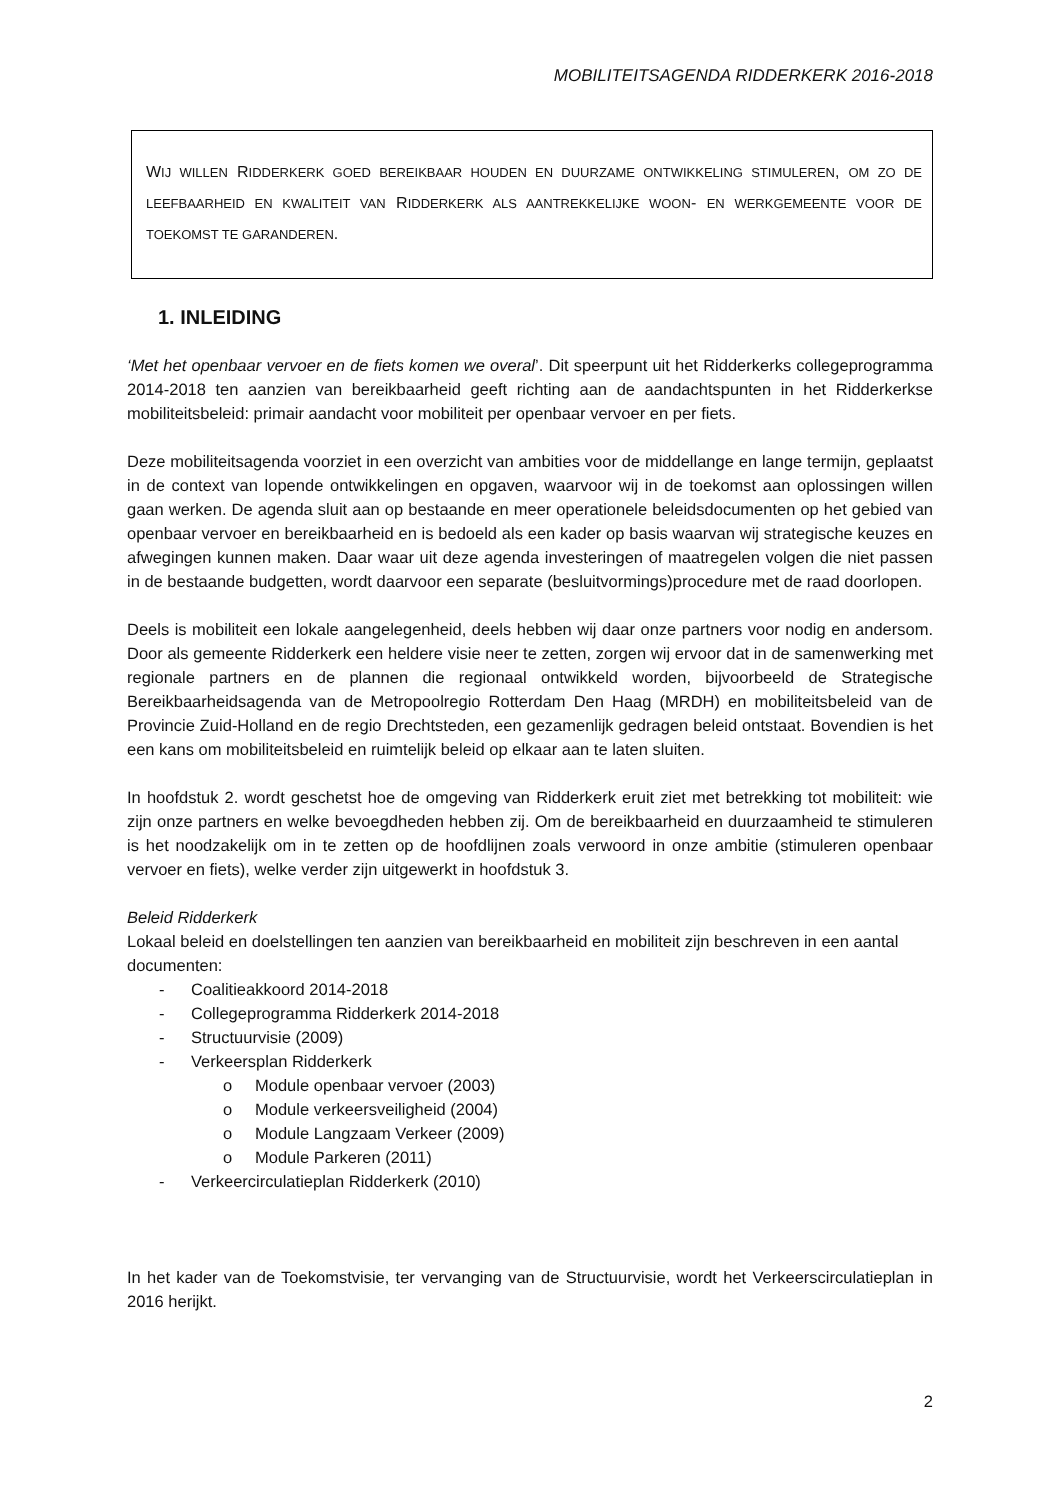MOBILITEITSAGENDA RIDDERKERK 2016-2018
WIJ WILLEN RIDDERKERK GOED BEREIKBAAR HOUDEN EN DUURZAME ONTWIKKELING STIMULEREN, OM ZO DE LEEFBAARHEID EN KWALITEIT VAN RIDDERKERK ALS AANTREKKELIJKE WOON- EN WERKGEMEENTE VOOR DE TOEKOMST TE GARANDEREN.
1. INLEIDING
‘Met het openbaar vervoer en de fiets komen we overal’. Dit speerpunt uit het Ridderkerks collegeprogramma 2014-2018 ten aanzien van bereikbaarheid geeft richting aan de aandachtspunten in het Ridderkerkse mobiliteitsbeleid: primair aandacht voor mobiliteit per openbaar vervoer en per fiets.
Deze mobiliteitsagenda voorziet in een overzicht van ambities voor de middellange en lange termijn, geplaatst in de context van lopende ontwikkelingen en opgaven, waarvoor wij in de toekomst aan oplossingen willen gaan werken. De agenda sluit aan op bestaande en meer operationele beleidsdocumenten op het gebied van openbaar vervoer en bereikbaarheid en is bedoeld als een kader op basis waarvan wij strategische keuzes en afwegingen kunnen maken. Daar waar uit deze agenda investeringen of maatregelen volgen die niet passen in de bestaande budgetten, wordt daarvoor een separate (besluitvormings)procedure met de raad doorlopen.
Deels is mobiliteit een lokale aangelegenheid, deels hebben wij daar onze partners voor nodig en andersom. Door als gemeente Ridderkerk een heldere visie neer te zetten, zorgen wij ervoor dat in de samenwerking met regionale partners en de plannen die regionaal ontwikkeld worden, bijvoorbeeld de Strategische Bereikbaarheidsagenda van de Metropoolregio Rotterdam Den Haag (MRDH) en mobiliteitsbeleid van de Provincie Zuid-Holland en de regio Drechtsteden, een gezamenlijk gedragen beleid ontstaat. Bovendien is het een kans om mobiliteitsbeleid en ruimtelijk beleid op elkaar aan te laten sluiten.
In hoofdstuk 2. wordt geschetst hoe de omgeving van Ridderkerk eruit ziet met betrekking tot mobiliteit: wie zijn onze partners en welke bevoegdheden hebben zij. Om de bereikbaarheid en duurzaamheid te stimuleren is het noodzakelijk om in te zetten op de hoofdlijnen zoals verwoord in onze ambitie (stimuleren openbaar vervoer en fiets), welke verder zijn uitgewerkt in hoofdstuk 3.
Beleid Ridderkerk
Lokaal beleid en doelstellingen ten aanzien van bereikbaarheid en mobiliteit zijn beschreven in een aantal documenten:
- Coalitieakkoord 2014-2018
- Collegeprogramma Ridderkerk 2014-2018
- Structuurvisie (2009)
- Verkeersplan Ridderkerk
o Module openbaar vervoer (2003)
o Module verkeersveiligheid (2004)
o Module Langzaam Verkeer (2009)
o Module Parkeren (2011)
- Verkeercirculatieplan Ridderkerk (2010)
In het kader van de Toekomstvisie, ter vervanging van de Structuurvisie, wordt het Verkeerscirculatieplan in 2016 herijkt.
2